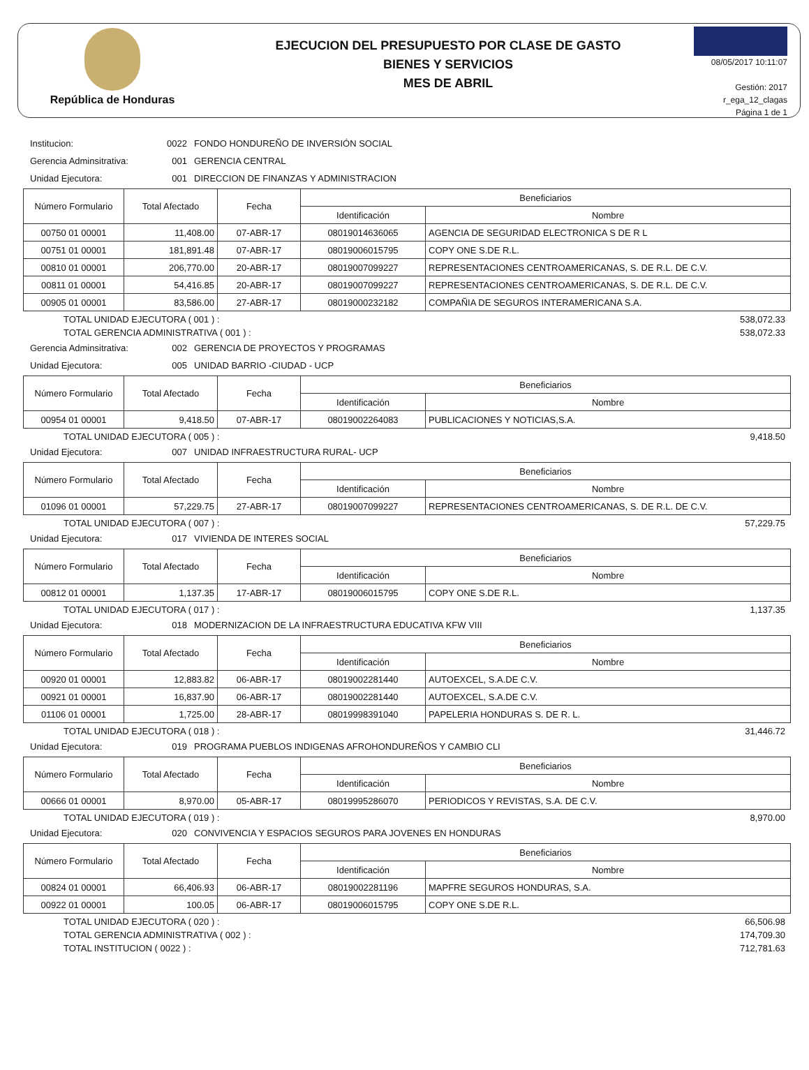República de Honduras
EJECUCION DEL PRESUPUESTO POR CLASE DE GASTO
BIENES Y SERVICIOS
MES DE ABRIL
08/05/2017 10:11:07
Gestión: 2017
r_ega_12_clagas
Página 1 de 1
Institucion: 0022 FONDO HONDUREÑO DE INVERSIÓN SOCIAL
Gerencia Adminsitrativa: 001 GERENCIA CENTRAL
Unidad Ejecutora: 001 DIRECCION DE FINANZAS Y ADMINISTRACION
| Número Formulario | Total Afectado | Fecha | Beneficiarios | |
| --- | --- | --- | --- | --- |
| | | | Identificación | Nombre |
| 00750 01 00001 | 11,408.00 | 07-ABR-17 | 08019014636065 | AGENCIA DE SEGURIDAD ELECTRONICA S DE R L |
| 00751 01 00001 | 181,891.48 | 07-ABR-17 | 08019006015795 | COPY ONE S.DE R.L. |
| 00810 01 00001 | 206,770.00 | 20-ABR-17 | 08019007099227 | REPRESENTACIONES CENTROAMERICANAS, S. DE R.L. DE C.V. |
| 00811 01 00001 | 54,416.85 | 20-ABR-17 | 08019007099227 | REPRESENTACIONES CENTROAMERICANAS, S. DE R.L. DE C.V. |
| 00905 01 00001 | 83,586.00 | 27-ABR-17 | 08019000232182 | COMPAÑIA DE SEGUROS INTERAMERICANA S.A. |
TOTAL UNIDAD EJECUTORA ( 001 ) : 538,072.33
TOTAL GERENCIA ADMINISTRATIVA ( 001 ) : 538,072.33
Gerencia Adminsitrativa: 002 GERENCIA DE PROYECTOS Y PROGRAMAS
Unidad Ejecutora: 005 UNIDAD BARRIO -CIUDAD - UCP
| Número Formulario | Total Afectado | Fecha | Beneficiarios | |
| --- | --- | --- | --- | --- |
| | | | Identificación | Nombre |
| 00954 01 00001 | 9,418.50 | 07-ABR-17 | 08019002264083 | PUBLICACIONES Y NOTICIAS,S.A. |
TOTAL UNIDAD EJECUTORA ( 005 ) : 9,418.50
Unidad Ejecutora: 007 UNIDAD INFRAESTRUCTURA RURAL- UCP
| Número Formulario | Total Afectado | Fecha | Beneficiarios | |
| --- | --- | --- | --- | --- |
| | | | Identificación | Nombre |
| 01096 01 00001 | 57,229.75 | 27-ABR-17 | 08019007099227 | REPRESENTACIONES CENTROAMERICANAS, S. DE R.L. DE C.V. |
TOTAL UNIDAD EJECUTORA ( 007 ) : 57,229.75
Unidad Ejecutora: 017 VIVIENDA DE INTERES SOCIAL
| Número Formulario | Total Afectado | Fecha | Beneficiarios | |
| --- | --- | --- | --- | --- |
| | | | Identificación | Nombre |
| 00812 01 00001 | 1,137.35 | 17-ABR-17 | 08019006015795 | COPY ONE S.DE R.L. |
TOTAL UNIDAD EJECUTORA ( 017 ) : 1,137.35
Unidad Ejecutora: 018 MODERNIZACION DE LA INFRAESTRUCTURA EDUCATIVA KFW VIII
| Número Formulario | Total Afectado | Fecha | Beneficiarios | |
| --- | --- | --- | --- | --- |
| | | | Identificación | Nombre |
| 00920 01 00001 | 12,883.82 | 06-ABR-17 | 08019002281440 | AUTOEXCEL, S.A.DE C.V. |
| 00921 01 00001 | 16,837.90 | 06-ABR-17 | 08019002281440 | AUTOEXCEL, S.A.DE C.V. |
| 01106 01 00001 | 1,725.00 | 28-ABR-17 | 08019998391040 | PAPELERIA HONDURAS S. DE R. L. |
TOTAL UNIDAD EJECUTORA ( 018 ) : 31,446.72
Unidad Ejecutora: 019 PROGRAMA PUEBLOS INDIGENAS AFROHONDUREÑOS Y CAMBIO CLI
| Número Formulario | Total Afectado | Fecha | Beneficiarios | |
| --- | --- | --- | --- | --- |
| | | | Identificación | Nombre |
| 00666 01 00001 | 8,970.00 | 05-ABR-17 | 08019995286070 | PERIODICOS Y REVISTAS, S.A. DE C.V. |
TOTAL UNIDAD EJECUTORA ( 019 ) : 8,970.00
Unidad Ejecutora: 020 CONVIVENCIA Y ESPACIOS SEGUROS PARA JOVENES EN HONDURAS
| Número Formulario | Total Afectado | Fecha | Beneficiarios | |
| --- | --- | --- | --- | --- |
| | | | Identificación | Nombre |
| 00824 01 00001 | 66,406.93 | 06-ABR-17 | 08019002281196 | MAPFRE SEGUROS HONDURAS, S.A. |
| 00922 01 00001 | 100.05 | 06-ABR-17 | 08019006015795 | COPY ONE S.DE R.L. |
TOTAL UNIDAD EJECUTORA ( 020 ) : 66,506.98
TOTAL GERENCIA ADMINISTRATIVA ( 002 ) : 174,709.30
TOTAL INSTITUCION ( 0022 ) : 712,781.63